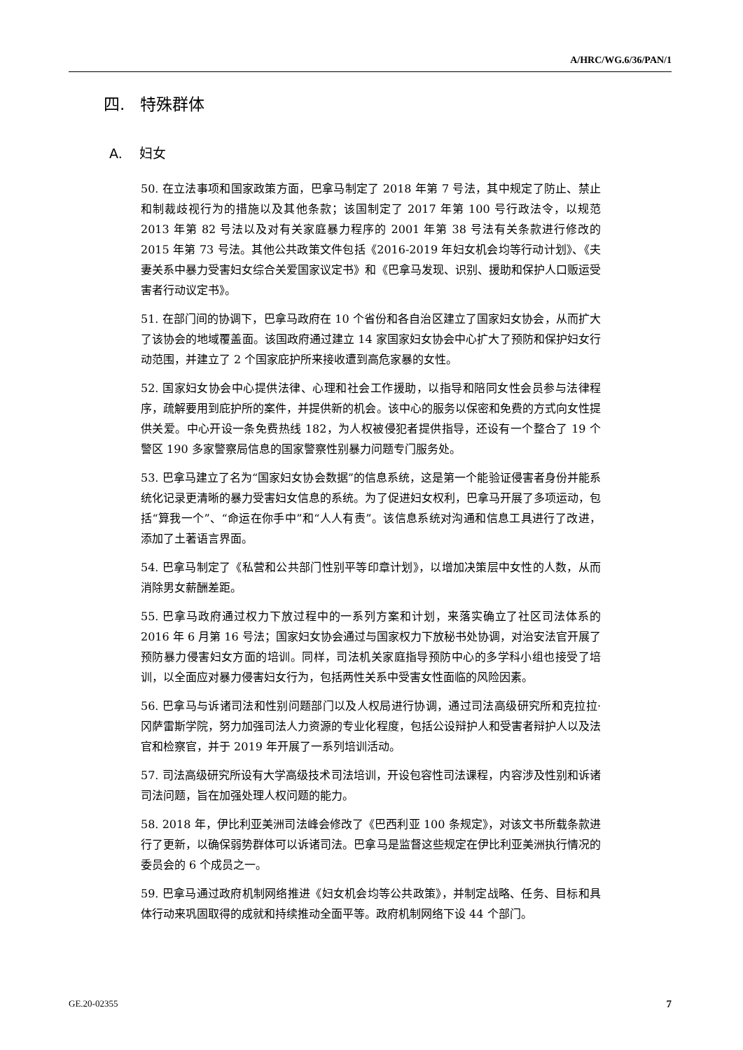A/HRC/WG.6/36/PAN/1
四. 特殊群体
A. 妇女
50. 在立法事项和国家政策方面，巴拿马制定了 2018 年第 7 号法，其中规定了防止、禁止和制裁歧视行为的措施以及其他条款；该国制定了 2017 年第 100 号行政法令，以规范 2013 年第 82 号法以及对有关家庭暴力程序的 2001 年第 38 号法有关条款进行修改的 2015 年第 73 号法。其他公共政策文件包括《2016-2019 年妇女机会均等行动计划》、《夫妻关系中暴力受害妇女综合关爱国家议定书》和《巴拿马发现、识别、援助和保护人口贩运受害者行动议定书》。
51. 在部门间的协调下，巴拿马政府在 10 个省份和各自治区建立了国家妇女协会，从而扩大了该协会的地域覆盖面。该国政府通过建立 14 家国家妇女协会中心扩大了预防和保护妇女行动范围，并建立了 2 个国家庇护所来接收遭到高危家暴的女性。
52. 国家妇女协会中心提供法律、心理和社会工作援助，以指导和陪同女性会员参与法律程序，疏解要用到庇护所的案件，并提供新的机会。该中心的服务以保密和免费的方式向女性提供关爱。中心开设一条免费热线 182，为人权被侵犯者提供指导，还设有一个整合了 19 个警区 190 多家警察局信息的国家警察性别暴力问题专门服务处。
53. 巴拿马建立了名为“国家妇女协会数据”的信息系统，这是第一个能验证侵害者身份并能系统化记录更清晰的暴力受害妇女信息的系统。为了促进妇女权利，巴拿马开展了多项运动，包括“算我一个”、“命运在你手中”和“人人有责”。该信息系统对沟通和信息工具进行了改进，添加了土著语言界面。
54. 巴拿马制定了《私营和公共部门性别平等印章计划》，以增加决策层中女性的人数，从而消除男女薪酬差距。
55. 巴拿马政府通过权力下放过程中的一系列方案和计划，来落实确立了社区司法体系的 2016 年 6 月第 16 号法；国家妇女协会通过与国家权力下放秘书处协调，对治安法官开展了预防暴力侵害妇女方面的培训。同样，司法机关家庭指导预防中心的多学科小组也接受了培训，以全面应对暴力侵害妇女行为，包括两性关系中受害女性面临的风险因素。
56. 巴拿马与诉诸司法和性别问题部门以及人权局进行协调，通过司法高级研究所和克拉拉·冈萨雷斯学院，努力加强司法人力资源的专业化程度，包括公设辩护人和受害者辩护人以及法官和检察官，并于 2019 年开展了一系列培训活动。
57. 司法高级研究所设有大学高级技术司法培训，开设包容性司法课程，内容涉及性别和诉诸司法问题，旨在加强处理人权问题的能力。
58. 2018 年，伊比利亚美洲司法峰会修改了《巴西利亚 100 条规定》，对该文书所载条款进行了更新，以确保弱势群体可以诉诸司法。巴拿马是监督这些规定在伊比利亚美洲执行情况的委员会的 6 个成员之一。
59. 巴拿马通过政府机制网络推进《妇女机会均等公共政策》，并制定战略、任务、目标和具体行动来巩固取得的成就和持续推动全面平等。政府机制网络下设 44 个部门。
GE.20-02355 7